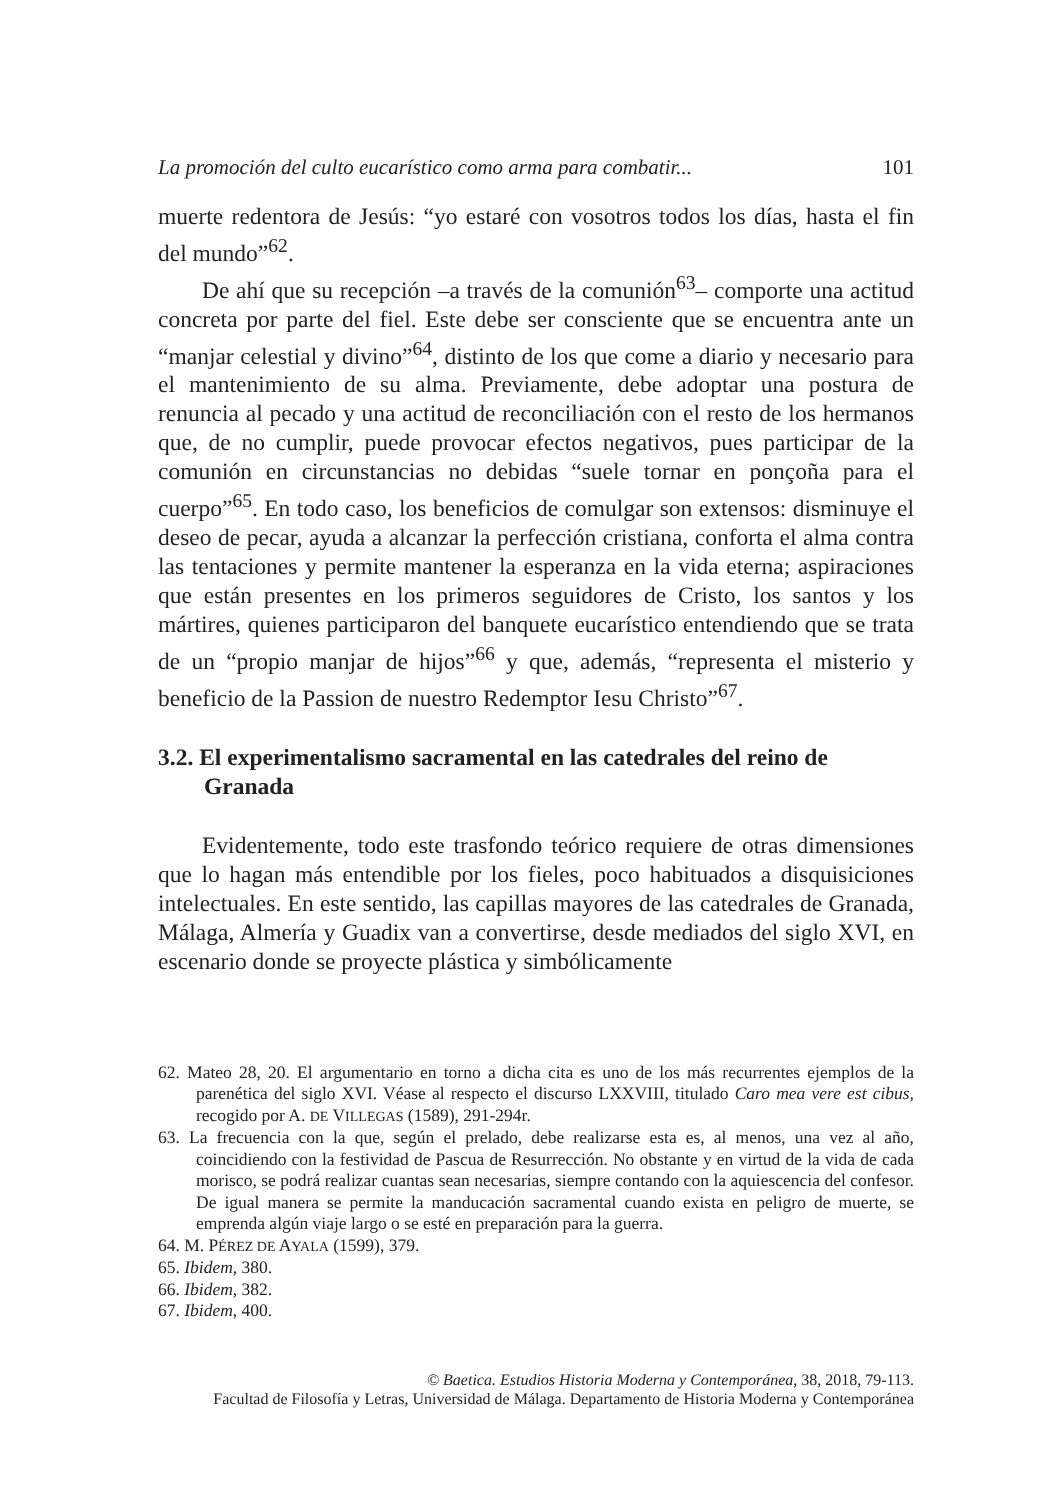La promoción del culto eucarístico como arma para combatir... 101
muerte redentora de Jesús: “yo estaré con vosotros todos los días, hasta el fin del mundo”<sup>62</sup>.
De ahí que su recepción –a través de la comunión<sup>63</sup>– comporte una actitud concreta por parte del fiel. Este debe ser consciente que se encuentra ante un “manjar celestial y divino”<sup>64</sup>, distinto de los que come a diario y necesario para el mantenimiento de su alma. Previamente, debe adoptar una postura de renuncia al pecado y una actitud de reconciliación con el resto de los hermanos que, de no cumplir, puede provocar efectos negativos, pues participar de la comunión en circunstancias no debidas “suele tornar en ponçoña para el cuerpo”<sup>65</sup>. En todo caso, los beneficios de comulgar son extensos: disminuye el deseo de pecar, ayuda a alcanzar la perfección cristiana, conforta el alma contra las tentaciones y permite mantener la esperanza en la vida eterna; aspiraciones que están presentes en los primeros seguidores de Cristo, los santos y los mártires, quienes participaron del banquete eucarístico entendiendo que se trata de un “propio manjar de hijos”<sup>66</sup> y que, además, “representa el misterio y beneficio de la Passion de nuestro Redemptor Iesu Christo”<sup>67</sup>.
3.2. El experimentalismo sacramental en las catedrales del reino de Granada
Evidentemente, todo este trasfondo teórico requiere de otras dimensiones que lo hagan más entendible por los fieles, poco habituados a disquisiciones intelectuales. En este sentido, las capillas mayores de las catedrales de Granada, Málaga, Almería y Guadix van a convertirse, desde mediados del siglo XVI, en escenario donde se proyecte plástica y simbólicamente
62. Mateo 28, 20. El argumentario en torno a dicha cita es uno de los más recurrentes ejemplos de la parenética del siglo XVI. Véase al respecto el discurso LXXVIII, titulado Caro mea vere est cibus, recogido por A. DE VILLEGAS (1589), 291-294r.
63. La frecuencia con la que, según el prelado, debe realizarse esta es, al menos, una vez al año, coincidiendo con la festividad de Pascua de Resurrección. No obstante y en virtud de la vida de cada morisco, se podrá realizar cuantas sean necesarias, siempre contando con la aquiescencia del confesor. De igual manera se permite la manducación sacramental cuando exista en peligro de muerte, se emprenda algún viaje largo o se esté en preparación para la guerra.
64. M. PÉREZ DE AYALA (1599), 379.
65. Ibidem, 380.
66. Ibidem, 382.
67. Ibidem, 400.
© Baetica. Estudios Historia Moderna y Contemporánea, 38, 2018, 79-113.
Facultad de Filosofía y Letras, Universidad de Málaga. Departamento de Historia Moderna y Contemporánea